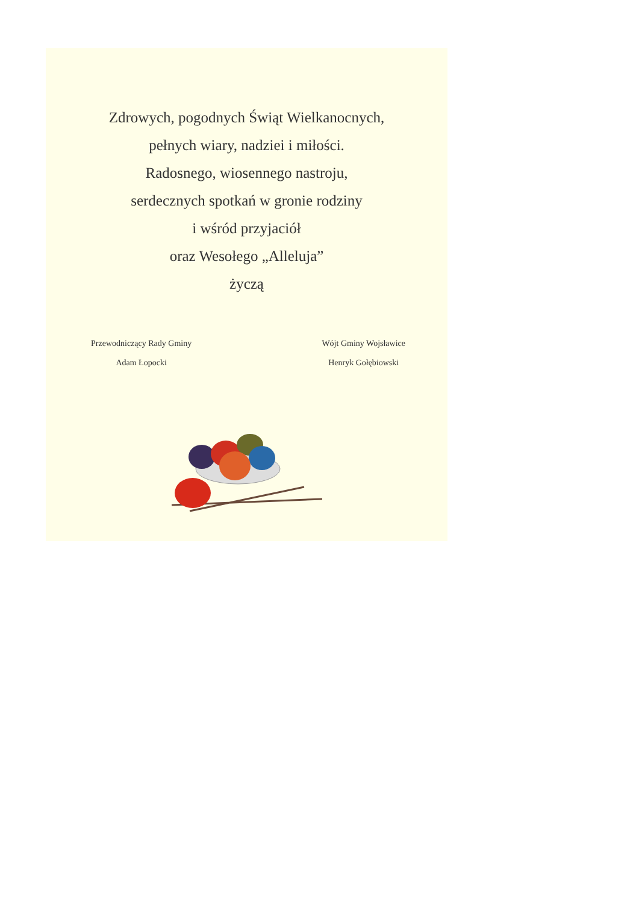Zdrowych, pogodnych Świąt Wielkanocnych,
pełnych wiary, nadziei i miłości.
Radosnego, wiosennego nastroju,
serdecznych spotkań w gronie rodziny
i wśród przyjaciół
oraz Wesołego „Alleluja”
życzą
Przewodniczący Rady Gminy
Adam Łopocki
Wójt Gminy Wojsławice
Henryk Gołębiowski